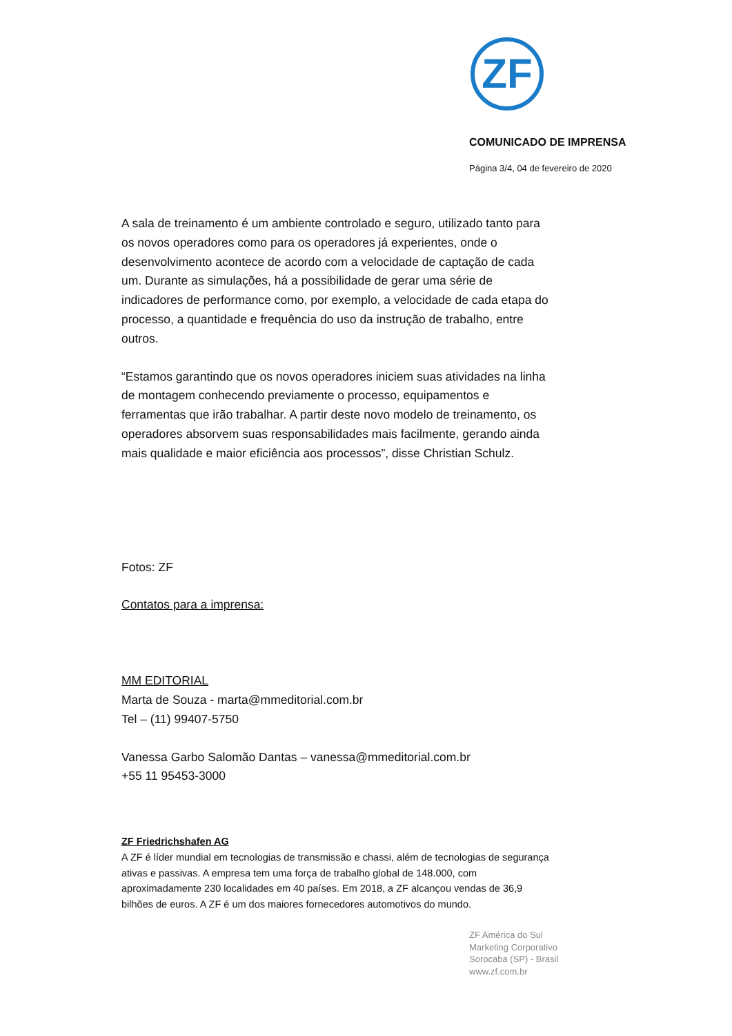ZF
COMUNICADO DE IMPRENSA
Página 3/4, 04 de fevereiro de 2020
A sala de treinamento é um ambiente controlado e seguro, utilizado tanto para os novos operadores como para os operadores já experientes, onde o desenvolvimento acontece de acordo com a velocidade de captação de cada um. Durante as simulações, há a possibilidade de gerar uma série de indicadores de performance como, por exemplo, a velocidade de cada etapa do processo, a quantidade e frequência do uso da instrução de trabalho, entre outros.
“Estamos garantindo que os novos operadores iniciem suas atividades na linha de montagem conhecendo previamente o processo, equipamentos e ferramentas que irão trabalhar. A partir deste novo modelo de treinamento, os operadores absorvem suas responsabilidades mais facilmente, gerando ainda mais qualidade e maior eficiência aos processos”, disse Christian Schulz.
Fotos: ZF
Contatos para a imprensa:
MM EDITORIAL
Marta de Souza - marta@mmeditorial.com.br
Tel – (11) 99407-5750
Vanessa Garbo Salomão Dantas – vanessa@mmeditorial.com.br
+55 11 95453-3000
ZF Friedrichshafen AG
A ZF é líder mundial em tecnologias de transmissão e chassi, além de tecnologias de segurança ativas e passivas. A empresa tem uma força de trabalho global de 148.000, com aproximadamente 230 localidades em 40 países. Em 2018, a ZF alcançou vendas de 36,9 bilhões de euros. A ZF é um dos maiores fornecedores automotivos do mundo.
ZF América do Sul
Marketing Corporativo
Sorocaba (SP) - Brasil
www.zf.com.br